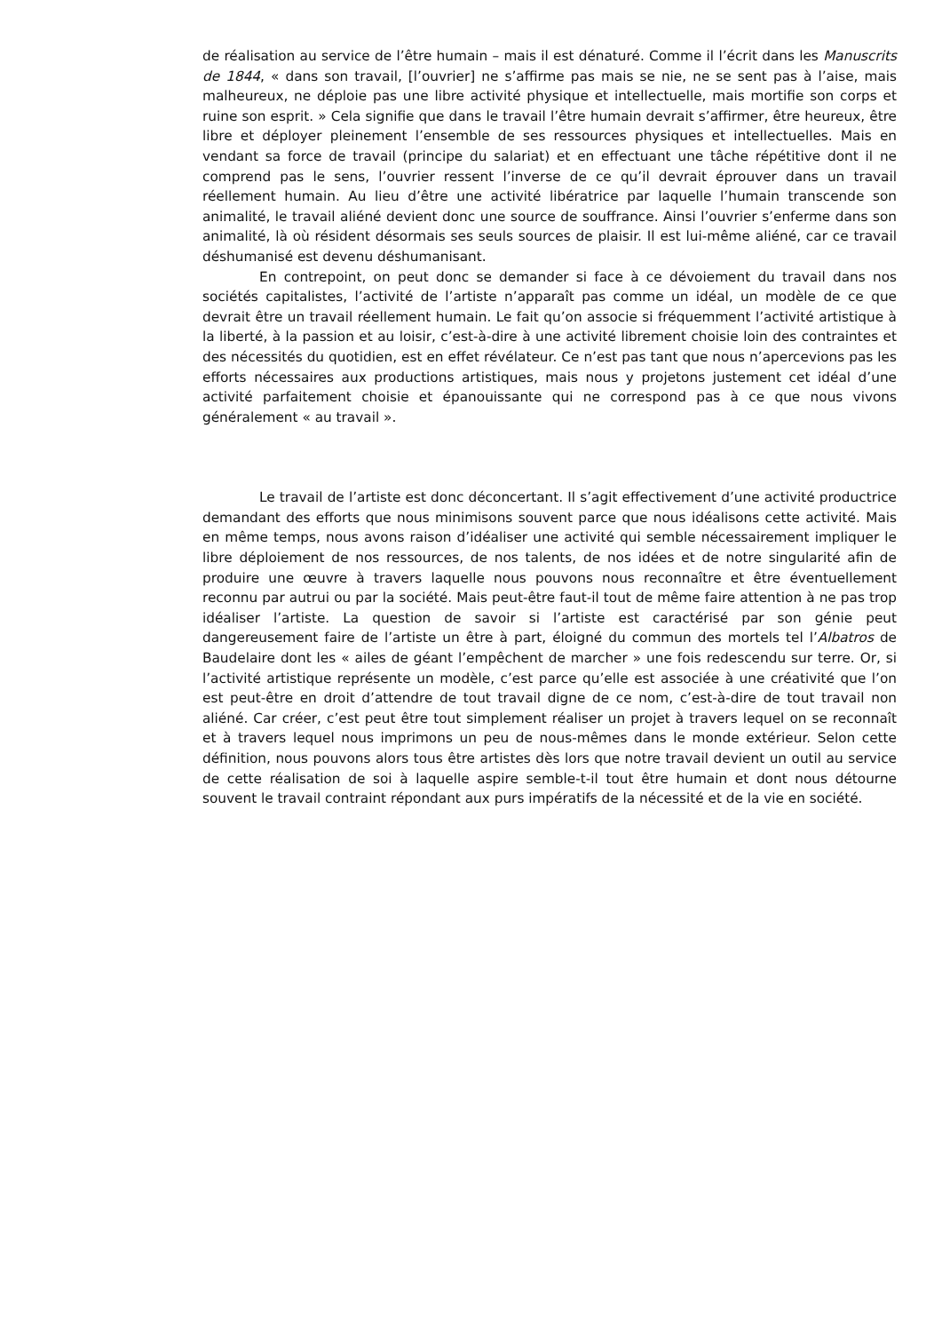de réalisation au service de l’être humain – mais il est dénaturé. Comme il l’écrit dans les Manuscrits de 1844, « dans son travail, [l’ouvrier] ne s’affirme pas mais se nie, ne se sent pas à l’aise, mais malheureux, ne déploie pas une libre activité physique et intellectuelle, mais mortifie son corps et ruine son esprit. » Cela signifie que dans le travail l’être humain devrait s’affirmer, être heureux, être libre et déployer pleinement l’ensemble de ses ressources physiques et intellectuelles. Mais en vendant sa force de travail (principe du salariat) et en effectuant une tâche répétitive dont il ne comprend pas le sens, l’ouvrier ressent l’inverse de ce qu’il devrait éprouver dans un travail réellement humain. Au lieu d’être une activité libératrice par laquelle l’humain transcende son animalité, le travail aliéné devient donc une source de souffrance. Ainsi l’ouvrier s’enferme dans son animalité, là où résident désormais ses seuls sources de plaisir. Il est lui-même aliéné, car ce travail déshumanisé est devenu déshumanisant.
En contrepoint, on peut donc se demander si face à ce dévoiement du travail dans nos sociétés capitalistes, l’activité de l’artiste n’apparaît pas comme un idéal, un modèle de ce que devrait être un travail réellement humain. Le fait qu’on associe si fréquemment l’activité artistique à la liberté, à la passion et au loisir, c’est-à-dire à une activité librement choisie loin des contraintes et des nécessités du quotidien, est en effet révélateur. Ce n’est pas tant que nous n’apercevions pas les efforts nécessaires aux productions artistiques, mais nous y projetons justement cet idéal d’une activité parfaitement choisie et épanouissante qui ne correspond pas à ce que nous vivons généralement « au travail ».
Le travail de l’artiste est donc déconcertant. Il s’agit effectivement d’une activité productrice demandant des efforts que nous minimisons souvent parce que nous idéalisons cette activité. Mais en même temps, nous avons raison d’idéaliser une activité qui semble nécessairement impliquer le libre déploiement de nos ressources, de nos talents, de nos idées et de notre singularité afin de produire une œuvre à travers laquelle nous pouvons nous reconnaître et être éventuellement reconnu par autrui ou par la société. Mais peut-être faut-il tout de même faire attention à ne pas trop idéaliser l’artiste. La question de savoir si l’artiste est caractérisé par son génie peut dangereusement faire de l’artiste un être à part, éloigné du commun des mortels tel l’Albatros de Baudelaire dont les « ailes de géant l’empêchent de marcher » une fois redescendu sur terre. Or, si l’activité artistique représente un modèle, c’est parce qu’elle est associée à une créativité que l’on est peut-être en droit d’attendre de tout travail digne de ce nom, c’est-à-dire de tout travail non aliéné. Car créer, c’est peut être tout simplement réaliser un projet à travers lequel on se reconnaît et à travers lequel nous imprimons un peu de nous-mêmes dans le monde extérieur. Selon cette définition, nous pouvons alors tous être artistes dès lors que notre travail devient un outil au service de cette réalisation de soi à laquelle aspire semble-t-il tout être humain et dont nous détourne souvent le travail contraint répondant aux purs impératifs de la nécessité et de la vie en société.